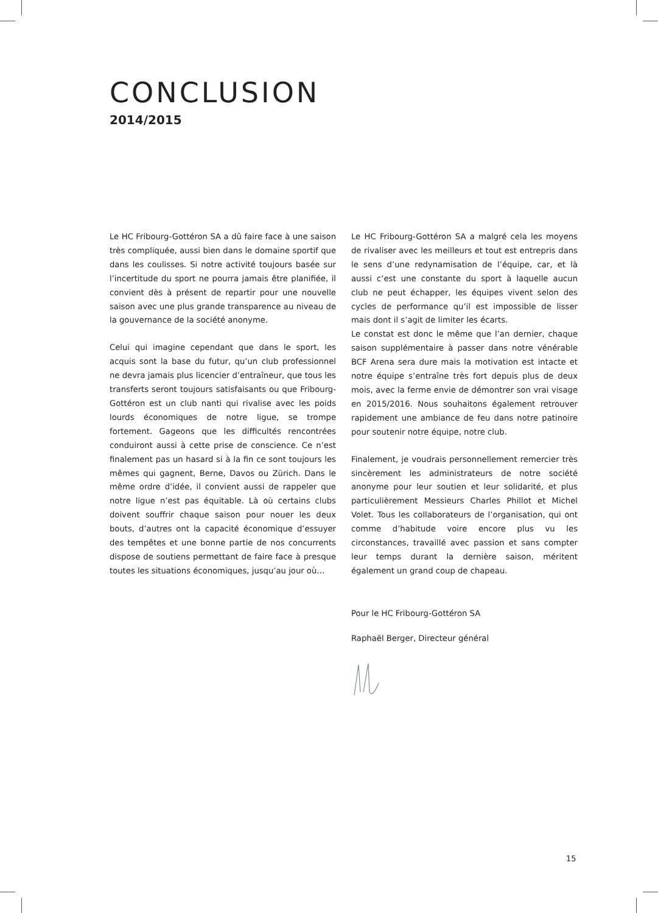CONCLUSION
2014/2015
Le HC Fribourg-Gottéron SA a dû faire face à une saison très compliquée, aussi bien dans le domaine sportif que dans les coulisses. Si notre activité toujours basée sur l’incertitude du sport ne pourra jamais être planifiée, il convient dès à présent de repartir pour une nouvelle saison avec une plus grande transparence au niveau de la gouvernance de la société anonyme.
Celui qui imagine cependant que dans le sport, les acquis sont la base du futur, qu’un club professionnel ne devra jamais plus licencier d’entraîneur, que tous les transferts seront toujours satisfaisants ou que Fribourg-Gottéron est un club nanti qui rivalise avec les poids lourds économiques de notre ligue, se trompe fortement. Gageons que les difficultés rencontrées conduiront aussi à cette prise de conscience. Ce n’est finalement pas un hasard si à la fin ce sont toujours les mêmes qui gagnent, Berne, Davos ou Zürich. Dans le même ordre d’idée, il convient aussi de rappeler que notre ligue n’est pas équitable. Là où certains clubs doivent souffrir chaque saison pour nouer les deux bouts, d’autres ont la capacité économique d’essuyer des tempêtes et une bonne partie de nos concurrents dispose de soutiens permettant de faire face à presque toutes les situations économiques, jusqu’au jour où…
Le HC Fribourg-Gottéron SA a malgré cela les moyens de rivaliser avec les meilleurs et tout est entrepris dans le sens d’une redynamisation de l’équipe, car, et là aussi c’est une constante du sport à laquelle aucun club ne peut échapper, les équipes vivent selon des cycles de performance qu’il est impossible de lisser mais dont il s’agit de limiter les écarts.
Le constat est donc le même que l’an dernier, chaque saison supplémentaire à passer dans notre vénérable BCF Arena sera dure mais la motivation est intacte et notre équipe s’entraîne très fort depuis plus de deux mois, avec la ferme envie de démontrer son vrai visage en 2015/2016. Nous souhaitons également retrouver rapidement une ambiance de feu dans notre patinoire pour soutenir notre équipe, notre club.
Finalement, je voudrais personnellement remercier très sincèrement les administrateurs de notre société anonyme pour leur soutien et leur solidarité, et plus particulièrement Messieurs Charles Phillot et Michel Volet. Tous les collaborateurs de l’organisation, qui ont comme d’habitude voire encore plus vu les circonstances, travaillé avec passion et sans compter leur temps durant la dernière saison, méritent également un grand coup de chapeau.
Pour le HC Fribourg-Gottéron SA
Raphaël Berger, Directeur général
15